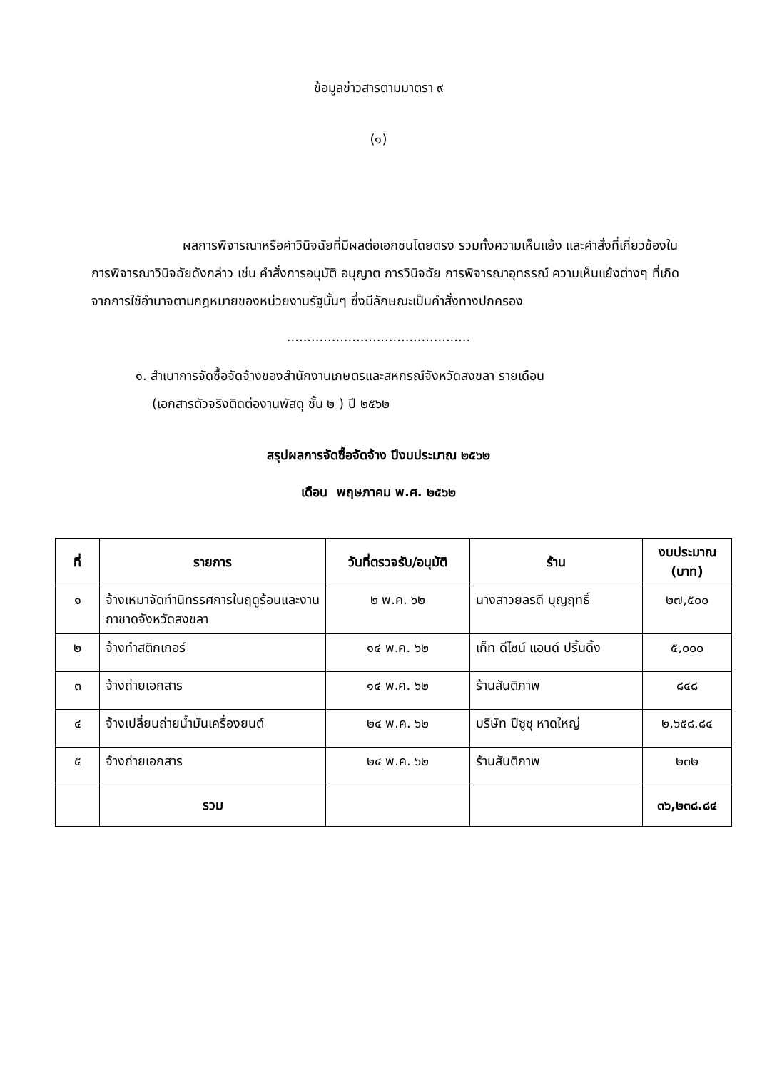ข้อมูลข่าวสารตามมาตรา ๙
(๑)
ผลการพิจารณาหรือคำวินิจฉัยที่มีผลต่อเอกชนโดยตรง รวมทั้งความเห็นแย้ง และคำสั่งที่เกี่ยวข้องในการพิจารณาวินิจฉัยดังกล่าว เช่น คำสั่งการอนุมัติ อนุญาต การวินิจฉัย การพิจารณาอุทธรณ์ ความเห็นแย้งต่างๆ ที่เกิดจากการใช้อำนาจตามกฎหมายของหน่วยงานรัฐนั้นๆ ซึ่งมีลักษณะเป็นคำสั่งทางปกครอง
.............................................
๑. สำเนาการจัดซื้อจัดจ้างของสำนักงานเกษตรและสหกรณ์จังหวัดสงขลา รายเดือน
(เอกสารตัวจริงติดต่องานพัสดุ ชั้น ๒ ) ปี ๒๕๖๒
สรุปผลการจัดซื้อจัดจ้าง ปีงบประมาณ ๒๕๖๒
เดือน พฤษภาคม พ.ศ. ๒๕๖๒
| ที่ | รายการ | วันที่ตรวจรับ/อนุมัติ | ร้าน | งบประมาณ (บาท) |
| --- | --- | --- | --- | --- |
| ๑ | จ้างเหมาจัดทำนิทรรศการในฤดูร้อนและงานกาชาดจังหวัดสงขลา | ๒ พ.ค. ๖๒ | นางสาวยลรดี บุญฤทธิ์ | ๒๗,๕๐๐ |
| ๒ | จ้างทำสติกเกอร์ | ๑๔ พ.ค. ๖๒ | เก็ท ดีไซน์ แอนด์ ปริ้นดิ้ง | ๕,๐๐๐ |
| ๓ | จ้างถ่ายเอกสาร | ๑๔ พ.ค. ๖๒ | ร้านสันติภาพ | ๘๔๘ |
| ๔ | จ้างเปลี่ยนถ่ายน้ำมันเครื่องยนต์ | ๒๔ พ.ค. ๖๒ | บริษัท ปีซูซุ หาดใหญ่ | ๒,๖๕๘.๘๔ |
| ๕ | จ้างถ่ายเอกสาร | ๒๔ พ.ค. ๖๒ | ร้านสันติภาพ | ๒๓๒ |
| | รวม | | | ๓๖,๒๓๘.๘๔ |